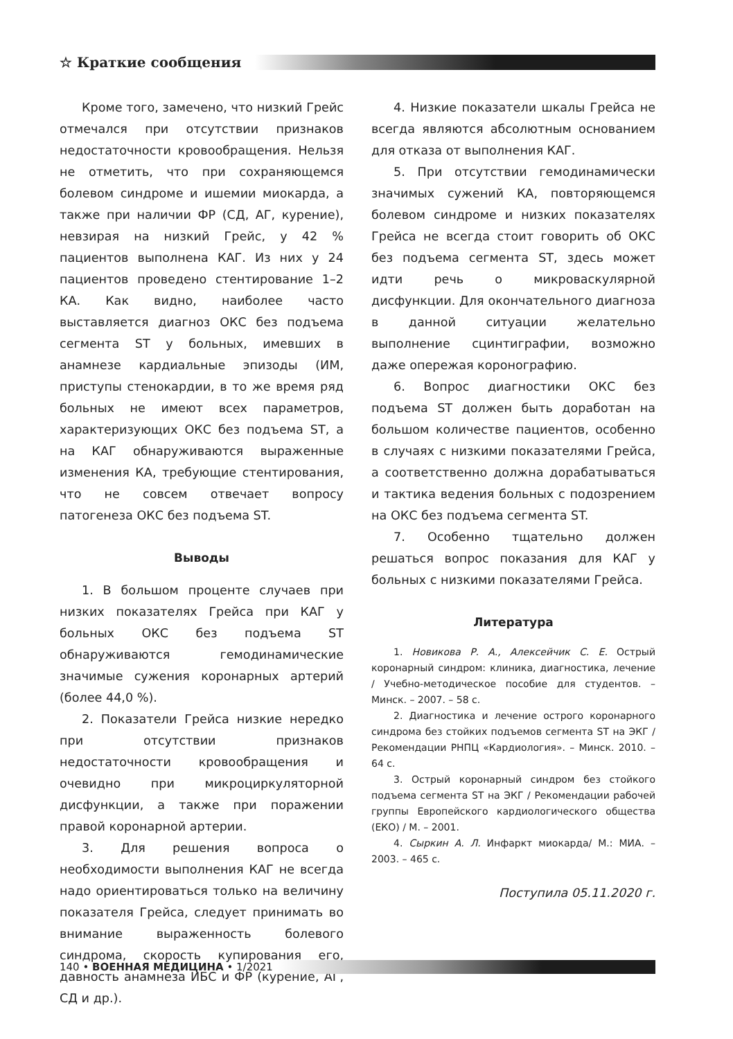☆ Краткие сообщения
Кроме того, замечено, что низкий Грейс отмечался при отсутствии признаков недостаточности кровообращения. Нельзя не отметить, что при сохраняющемся болевом синдроме и ишемии миокарда, а также при наличии ФР (СД, АГ, курение), невзирая на низкий Грейс, у 42 % пациентов выполнена КАГ. Из них у 24 пациентов проведено стентирование 1–2 КА. Как видно, наиболее часто выставляется диагноз ОКС без подъема сегмента ST у больных, имевших в анамнезе кардиальные эпизоды (ИМ, приступы стенокардии, в то же время ряд больных не имеют всех параметров, характеризующих ОКС без подъема ST, а на КАГ обнаруживаются выраженные изменения КА, требующие стентирования, что не совсем отвечает вопросу патогенеза ОКС без подъема ST.
Выводы
1. В большом проценте случаев при низких показателях Грейса при КАГ у больных ОКС без подъема ST обнаруживаются гемодинамические значимые сужения коронарных артерий (более 44,0 %).
2. Показатели Грейса низкие нередко при отсутствии признаков недостаточности кровообращения и очевидно при микроциркуляторной дисфункции, а также при поражении правой коронарной артерии.
3. Для решения вопроса о необходимости выполнения КАГ не всегда надо ориентироваться только на величину показателя Грейса, следует принимать во внимание выраженность болевого синдрома, скорость купирования его, давность анамнеза ИБС и ФР (курение, АГ, СД и др.).
4. Низкие показатели шкалы Грейса не всегда являются абсолютным основанием для отказа от выполнения КАГ.
5. При отсутствии гемодинамически значимых сужений КА, повторяющемся болевом синдроме и низких показателях Грейса не всегда стоит говорить об ОКС без подъема сегмента ST, здесь может идти речь о микроваскулярной дисфункции. Для окончательного диагноза в данной ситуации желательно выполнение сцинтиграфии, возможно даже опережая коронографию.
6. Вопрос диагностики ОКС без подъема ST должен быть доработан на большом количестве пациентов, особенно в случаях с низкими показателями Грейса, а соответственно должна дорабатываться и тактика ведения больных с подозрением на ОКС без подъема сегмента ST.
7. Особенно тщательно должен решаться вопрос показания для КАГ у больных с низкими показателями Грейса.
Литература
1. Новикова Р. А., Алексейчик С. Е. Острый коронарный синдром: клиника, диагностика, лечение / Учебно-методическое пособие для студентов. – Минск. – 2007. – 58 с.
2. Диагностика и лечение острого коронарного синдрома без стойких подъемов сегмента ST на ЭКГ / Рекомендации РНПЦ «Кардиология». – Минск. 2010. – 64 с.
3. Острый коронарный синдром без стойкого подъема сегмента ST на ЭКГ / Рекомендации рабочей группы Европейского кардиологического общества (ЕКО) / М. – 2001.
4. Сыркин А. Л. Инфаркт миокарда/ М.: МИА. – 2003. – 465 с.
Поступила 05.11.2020 г.
140 • ВОЕННАЯ МЕДИЦИНА • 1/2021